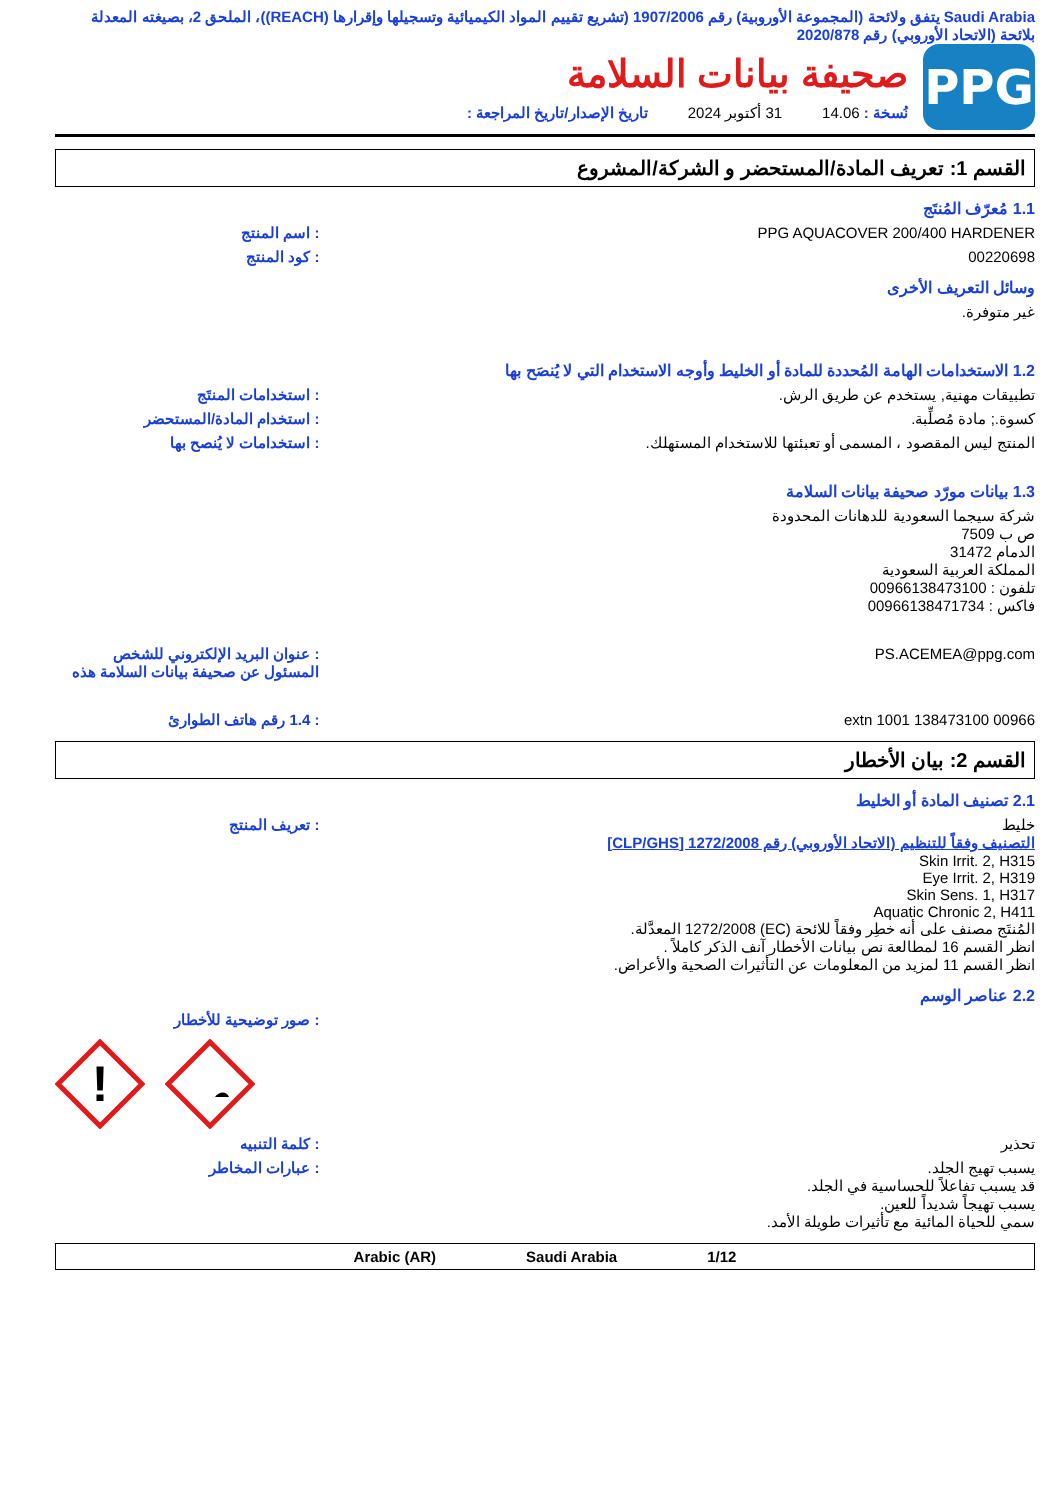Saudi Arabia يتفق ولائحة (المجموعة الأوروبية) رقم 1907/2006 (تشريع تقييم المواد الكيميائية وتسجيلها وإقرارها (REACH))، الملحق 2، بصيغته المعدلة بلائحة (الاتحاد الأوروبي) رقم 2020/878
PPG
صحيفة بيانات السلامة
نُسخة : 14.06 31 أكتوبر 2024 تاريخ الإصدار/تاريخ المراجعة :
القسم 1: تعريف المادة/المستحضر و الشركة/المشروع
1.1 مُعرّف المُنتَج
PPG AQUACOVER 200/400 HARDENER : اسم المنتج
00220698 : كود المنتج
وسائل التعريف الأخرى
غير متوفرة.
1.2 الاستخدامات الهامة المُحددة للمادة أو الخليط وأوجه الاستخدام التي لا يُنصَح بها
تطبيقات مهنية, يستخدم عن طريق الرش. : استخدامات المنتَج
كسوة.; مادة مُصلِّبة. : استخدام المادة/المستحضر
المنتج ليس المقصود ، المسمى أو تعبئتها للاستخدام المستهلك. : استخدامات لا يُنصح بها
1.3 بيانات مورّد صحيفة بيانات السلامة
شركة سيجما السعودية للدهانات المحدودة
ص ب 7509
الدمام 31472
المملكة العربية السعودية
تلفون : 00966138473100
فاكس : 00966138471734
PS.ACEMEA@ppg.com : عنوان البريد الإلكتروني للشخص المسئول عن صحيفة بيانات السلامة هذه
00966 138473100 extn 1001 : 1.4 رقم هاتف الطوارئ
القسم 2: بيان الأخطار
2.1 تصنيف المادة أو الخليط
خليط
التصنيف وفقاً للتنظيم (الاتحاد الأوروبي) رقم 1272/2008 [CLP/GHS]
Skin Irrit. 2, H315
Eye Irrit. 2, H319
Skin Sens. 1, H317
Aquatic Chronic 2, H411
المُنتَج مصنف على أنه خطِر وفقاً للائحة (EC) 1272/2008 المعدَّلة.
انظر القسم 16 لمطالعة نص بيانات الأخطار آنف الذكر كاملاً .
انظر القسم 11 لمزيد من المعلومات عن التأثيرات الصحية والأعراض.
: تعريف المنتج
2.2 عناصر الوسم
: صور توضيحية للأخطار
!
تحذير : كلمة التنبيه
يسبب تهيج الجلد.
قد يسبب تفاعلاً للحساسية في الجلد.
يسبب تهيجاً شديداً للعين.
سمي للحياة المائية مع تأثيرات طويلة الأمد.
: عبارات المخاطر
Arabic (AR) Saudi Arabia 1/12